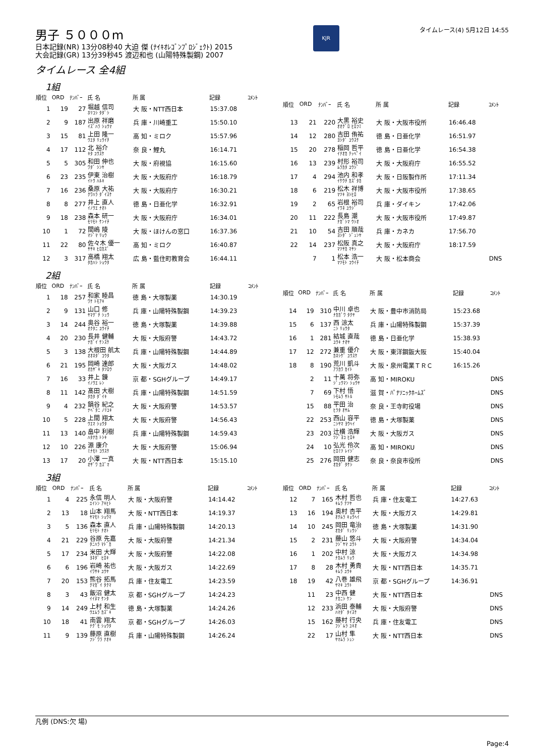男子 ５０００m
日本記録(NR) 13分08秒40 大迫 傑 (ﾅｲｷｵﾚｺﾞﾝﾌﾟﾛｼﾞｪｸﾄ) 2015
大会記録(GR) 13分39秒45 渡辺和也 (山陽特殊製鋼) 2007
KJR
タイムレース(4) 5月12日 14:55
タイムレース 全4組
1組
| 順位 | ORD | ﾅﾝﾊﾞｰ | 氏 名 | 所 属 | 記録 | ｺﾒﾝﾄ |
| --- | --- | --- | --- | --- | --- | --- |
| 1 | 19 | 27 | 堀越 信司 ﾎﾘｺｼ ﾀﾀﾞｼ | 大 阪・NTT西日本 | 15:37.08 | |
| 2 | 9 | 187 | 出原 祥磨 ｲｽﾞﾊﾗ ｼｮｳﾏ | 兵 庫・川崎重工 | 15:50.10 | |
| 3 | 15 | 81 | 上田 隆一 ｳｴﾀ ﾘｭｳｲﾁ | 高 知・ミロク | 15:57.96 | |
| 4 | 17 | 112 | 北 裕介 ｷﾀ ﾕｳｽｹ | 奈 良・鯉丸 | 16:14.71 | |
| 5 | 5 | 305 | 和田 伸也 ﾜﾀﾞ ｼﾝﾔ | 大 阪・府視協 | 16:15.60 | |
| 6 | 23 | 235 | 伊東 治樹 ｲﾄｳ ﾊﾙｷ | 大 阪・大阪府庁 | 16:18.79 | |
| 7 | 16 | 236 | 桑原 大祐 ｸﾜﾊﾗ ﾀﾞｲｽｹ | 大 阪・大阪府庁 | 16:30.21 | |
| 8 | 8 | 277 | 井上 直人 ｲﾉｳｴ ﾅｵﾄ | 徳 島・日亜化学 | 16:32.91 | |
| 9 | 18 | 238 | 森本 研一 ﾓﾘﾓﾄ ｹﾝｲﾁ | 大 阪・大阪府庁 | 16:34.01 | |
| 10 | 1 | 72 | 間嶋 陵 ﾏｼﾞﾏ ﾘｮｳ | 大 阪・ほけんの窓口 | 16:37.36 | |
| 11 | 22 | 80 | 佐々木 優一 ｻｻｷ ﾋﾛｶｽﾞ | 高 知・ミロク | 16:40.87 | |
| 12 | 3 | 317 | 高橋 翔太 ﾀｶﾊｼ ｼｮｳﾀ | 広 島・藍住町教育会 | 16:44.11 | |
| 順位 | ORD | ﾅﾝﾊﾞｰ | 氏 名 | 所 属 | 記録 | ｺﾒﾝﾄ |
| --- | --- | --- | --- | --- | --- | --- |
| 13 | 21 | 220 | 大黒 裕史 ｵｵｸﾞﾛ ﾋﾛﾌﾐ | 大 阪・大阪市役所 | 16:46.48 | |
| 14 | 12 | 280 | 吉田 侑祐 ﾖｼﾀﾞ ﾕｳｽｹ | 徳 島・日亜化学 | 16:51.97 | |
| 15 | 20 | 278 | 稲岡 哲平 ｲﾅｵｶ ﾃｯﾍﾟｲ | 徳 島・日亜化学 | 16:54.38 | |
| 16 | 13 | 239 | 村形 裕司 ﾑﾗｶﾀ ﾕｳｼﾞ | 大 阪・大阪府庁 | 16:55.52 | |
| 17 | 4 | 294 | 池内 和孝 ｲｹｳﾁ ｶｽﾞﾀｶ | 大 阪・日阪製作所 | 17:11.34 | |
| 18 | 6 | 219 | 松木 祥博 ﾏﾂｷ ﾖｼﾋﾛ | 大 阪・大阪市役所 | 17:38.65 | |
| 19 | 2 | 65 | 岩根 裕司 ｲﾜﾈ ﾕｳｼﾞ | 兵 庫・ダイキン | 17:42.06 | |
| 20 | 11 | 222 | 長島 潮 ﾅｶﾞｼﾏ ｳｼｵ | 大 阪・大阪市役所 | 17:49.87 | |
| 21 | 10 | 54 | 吉田 順哉 ﾖｼﾀﾞ ｼﾞｭﾝﾔ | 兵 庫・カネカ | 17:56.70 | |
| 22 | 14 | 237 | 松阪 真之 ﾏﾂｻｶ ﾏｻｼ | 大 阪・大阪府庁 | 18:17.59 | |
| | 7 | 1 | 松本 浩一 ﾏﾂﾓﾄ ｺｳｲﾁ | 大 阪・松本商会 | | DNS |
2組
| 順位 | ORD | ﾅﾝﾊﾞｰ | 氏 名 | 所 属 | 記録 | ｺﾒﾝﾄ |
| --- | --- | --- | --- | --- | --- | --- |
| 1 | 18 | 257 | 和家 睦昌 ﾜｹ ﾄﾓｱｷ | 徳 島・大塚製薬 | 14:30.19 | |
| 2 | 9 | 131 | 山口 修 ﾔﾏｸﾞﾁ ｼｭｳ | 兵 庫・山陽特殊製鋼 | 14:39.23 | |
| 3 | 14 | 244 | 奥谷 裕一 ｵｸﾀﾆ ﾕｳｲﾁ | 徳 島・大塚製薬 | 14:39.88 | |
| 4 | 20 | 230 | 長井 健輔 ﾅｶﾞｲ ｹﾝｽｹ | 大 阪・大阪府警 | 14:43.72 | |
| 5 | 3 | 138 | 大根田 航太 ｵｵﾈﾀﾞ ｺｳﾀ | 兵 庫・山陽特殊製鋼 | 14:44.89 | |
| 6 | 21 | 195 | 岡崎 達郎 ｵｶｻﾞｷ ﾀﾂﾛｳ | 大 阪・大阪ガス | 14:48.02 | |
| 7 | 16 | 33 | 井上 錬 ｲﾉｳｴ ﾚﾝ | 京 都・SGHグループ | 14:49.17 | |
| 8 | 11 | 142 | 髙田 大樹 ﾀｶﾀ ﾀﾞｲｷ | 兵 庫・山陽特殊製鋼 | 14:51.59 | |
| 9 | 4 | 232 | 鍋谷 紀之 ﾅﾍﾞﾀﾆ ﾉﾘﾕｷ | 大 阪・大阪府警 | 14:53.57 | |
| 10 | 5 | 228 | 上間 翔太 ｳｴﾏ ｼｮｳﾀ | 大 阪・大阪府警 | 14:56.43 | |
| 11 | 13 | 140 | 畠中 利樹 ﾊﾀﾅｶ ﾄｼｷ | 兵 庫・山陽特殊製鋼 | 14:59.43 | |
| 12 | 10 | 226 | 源 康介 ﾐﾅﾓﾄ ｺｳｽｹ | 大 阪・大阪府警 | 15:06.94 | |
| 13 | 17 | 20 | 小澤 一真 ｵｻﾞﾜ ｶｽﾞﾏ | 大 阪・NTT西日本 | 15:15.10 | |
| 順位 | ORD | ﾅﾝﾊﾞｰ | 氏 名 | 所 属 | 記録 | ｺﾒﾝﾄ |
| --- | --- | --- | --- | --- | --- | --- |
| 14 | 19 | 310 | 中川 卓也 ﾅｶｶﾞﾜ ﾀｸﾔ | 大 阪・豊中市消防局 | 15:23.68 | |
| 15 | 6 | 137 | 西 涼太 ﾆｼ ﾘｮｳﾀ | 兵 庫・山陽特殊製鋼 | 15:37.39 | |
| 16 | 1 | 281 | 結城 直哉 ﾕｳｷ ﾅｵﾔ | 徳 島・日亜化学 | 15:38.93 | |
| 17 | 12 | 272 | 兼重 優介 ｶﾈｼｹﾞ ﾕｳｽｹ | 大 阪・東洋鋼鈑大阪 | 15:40.04 | |
| 18 | 8 | 190 | 荒川 凱斗 ｱﾗｶﾜ ｶｲﾄ | 大 阪・泉州電業ＴＲＣ | 16:15.26 | |
| | 2 | 11 | 十萬 将弥 ｼﾞｭｳﾏﾝ ｼｮｳﾔ | 高 知・MIROKU | | DNS |
| | 7 | 69 | 下村 悟 ｼﾓﾑﾗ ｻﾄﾙ | 滋 賀・ﾊﾟﾅｿﾆｯｸﾎｰﾑｽﾞ | | DNS |
| | 15 | 88 | 平田 治 ﾋﾗﾀ ｵｻﾑ | 奈 良・王寺町役場 | | DNS |
| | 22 | 253 | 西山 容平 ﾆｼﾔﾏ ﾖｳﾍｲ | 徳 島・大塚製薬 | | DNS |
| | 23 | 203 | 辻横 浩輝 ﾂｼﾞﾖｺ ﾋﾛｷ | 大 阪・大阪ガス | | DNS |
| | 24 | 10 | 弘光 伶次 ﾋﾛﾐﾂ ﾚｲｼﾞ | 高 知・MIROKU | | DNS |
| | 25 | 276 | 岡田 健志 ｵｶﾀﾞ ﾀｹｼ | 奈 良・奈良市役所 | | DNS |
3組
| 順位 | ORD | ﾅﾝﾊﾞｰ | 氏 名 | 所 属 | 記録 | ｺﾒﾝﾄ |
| --- | --- | --- | --- | --- | --- | --- |
| 1 | 4 | 225 | 永信 明人 ｴｲｼﾝ ｱｷﾋﾄ | 大 阪・大阪府警 | 14:14.42 | |
| 2 | 13 | 18 | 山本 翔馬 ﾔﾏﾓﾄ ｼｮｳﾏ | 大 阪・NTT西日本 | 14:19.37 | |
| 3 | 5 | 136 | 森本 直人 ﾓﾘﾓﾄ ﾅｵﾄ | 兵 庫・山陽特殊製鋼 | 14:20.13 | |
| 4 | 21 | 229 | 谷原 先嘉 ﾀﾆﾊﾗ ﾏﾄﾞｶ | 大 阪・大阪府警 | 14:21.34 | |
| 5 | 17 | 234 | 米田 大輝 ﾖﾈﾀﾞ ﾋﾛｷ | 大 阪・大阪府警 | 14:22.08 | |
| 6 | 6 | 196 | 岩崎 祐也 ｲﾜｻｷ ﾕｳﾔ | 大 阪・大阪ガス | 14:22.69 | |
| 7 | 20 | 153 | 熊谷 拓馬 ｸﾏｶﾞｲ ﾀｸﾏ | 兵 庫・住友電工 | 14:23.59 | |
| 8 | 3 | 43 | 飯沼 健太 ｲｲﾇﾏ ｹﾝﾀ | 京 都・SGHグループ | 14:24.23 | |
| 9 | 14 | 249 | 上村 和生 ｳｴﾑﾗ ｶｽﾞｷ | 徳 島・大塚製薬 | 14:24.26 | |
| 10 | 18 | 41 | 南雲 翔太 ﾅｸﾞﾓ ｼｮｳﾀ | 京 都・SGHグループ | 14:26.03 | |
| 11 | 9 | 139 | 藤原 直樹 ﾌｼﾞﾜﾗ ﾅｵｷ | 兵 庫・山陽特殊製鋼 | 14:26.24 | |
| 順位 | ORD | ﾅﾝﾊﾞｰ | 氏 名 | 所 属 | 記録 | ｺﾒﾝﾄ |
| --- | --- | --- | --- | --- | --- | --- |
| 12 | 7 | 165 | 木村 哲也 ｷﾑﾗ ﾃﾂﾔ | 兵 庫・住友電工 | 14:27.63 | |
| 13 | 16 | 194 | 奥村 杏平 ｵｸﾑﾗ ｷｮｳﾍｲ | 大 阪・大阪ガス | 14:29.81 | |
| 14 | 10 | 245 | 岡田 竜治 ｵｶﾀﾞ ﾘｭｳｼﾞ | 徳 島・大塚製薬 | 14:31.90 | |
| 15 | 2 | 231 | 藤山 悠斗 ﾌｼﾞﾔﾏ ﾕｳﾄ | 大 阪・大阪府警 | 14:34.04 | |
| 16 | 1 | 202 | 中村 涼 ﾅｶﾑﾗ ﾘｮｳ | 大 阪・大阪ガス | 14:34.98 | |
| 17 | 8 | 28 | 木村 勇貴 ｷﾑﾗ ﾕｳｷ | 大 阪・NTT西日本 | 14:35.71 | |
| 18 | 19 | 42 | 八巻 雄飛 ﾔﾏｷ ﾕｳﾄ | 京 都・SGHグループ | 14:36.91 | |
| | 11 | 23 | 中西 健 ﾅｶﾆｼ ｹﾝ | 大 阪・NTT西日本 | | DNS |
| | 12 | 233 | 浜田 泰輔 ﾊﾏﾀﾞ ﾀｲｽｹ | 大 阪・大阪府警 | | DNS |
| | 15 | 162 | 藤村 行央 ﾌｼﾞﾑﾗ ﾕｷｵ | 兵 庫・住友電工 | | DNS |
| | 22 | 17 | 山村 隼 ﾔﾏﾑﾗ ｼｭﾝ | 大 阪・NTT西日本 | | DNS |
凡例 (DNS:欠 場)
Page:4